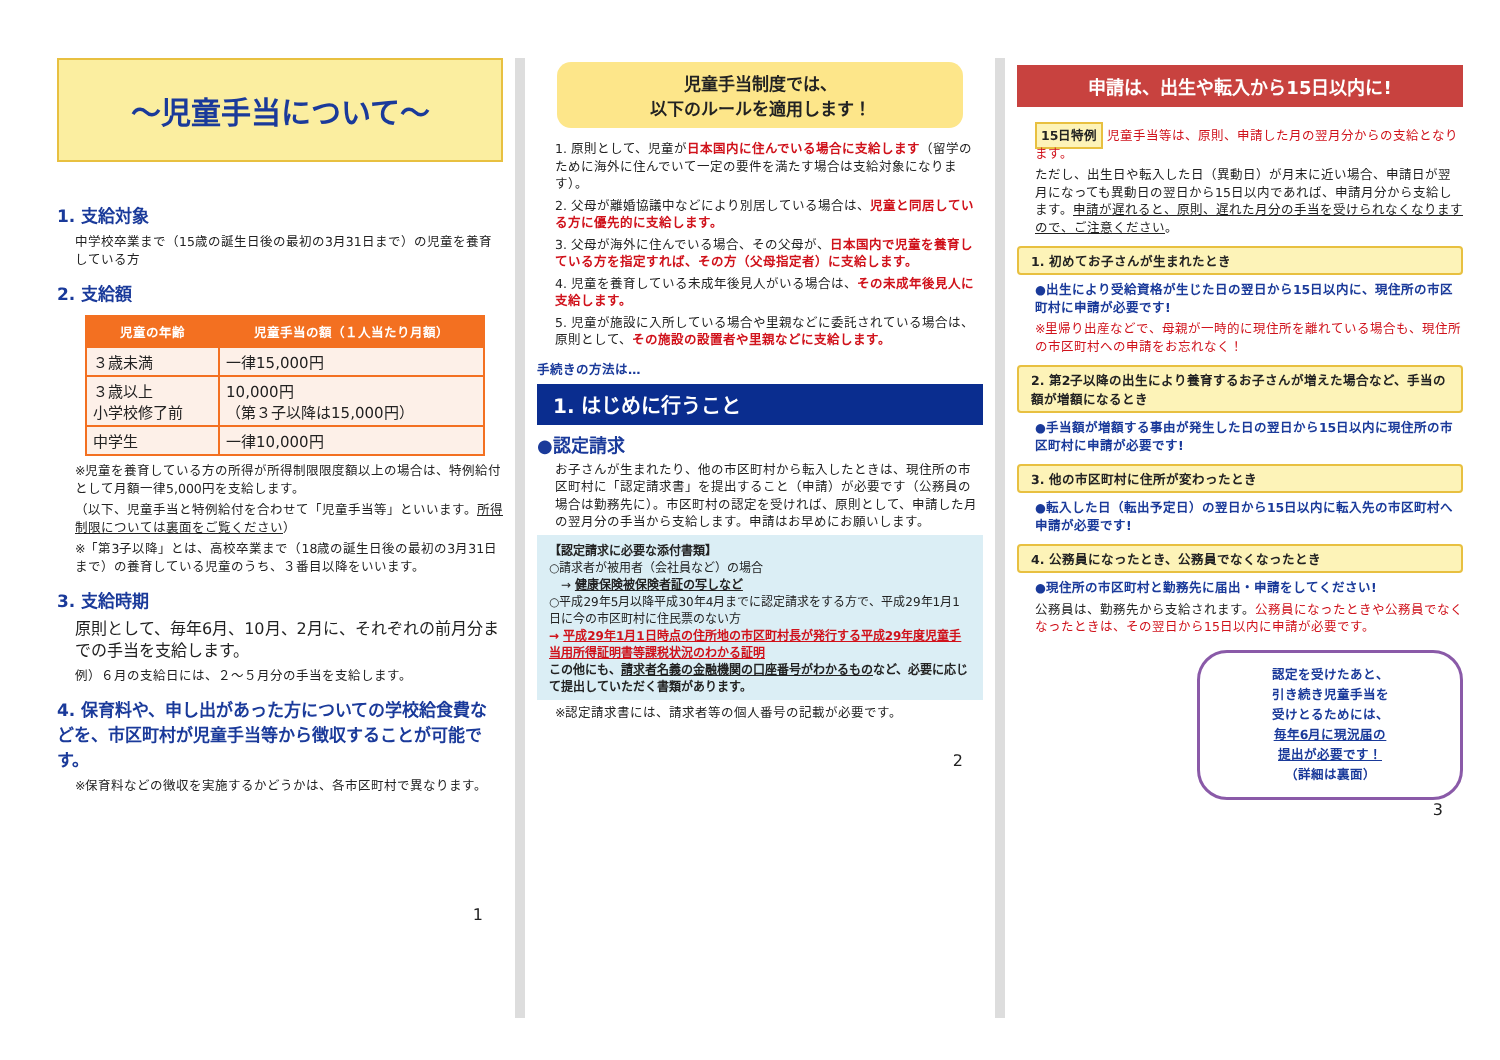～児童手当について～
1. 支給対象
中学校卒業まで（15歳の誕生日後の最初の3月31日まで）の児童を養育している方
2. 支給額
| 児童の年齢 | 児童手当の額（１人当たり月額） |
| --- | --- |
| ３歳未満 | 一律15,000円 |
| ３歳以上 小学校修了前 | 10,000円 （第３子以降は15,000円） |
| 中学生 | 一律10,000円 |
※児童を養育している方の所得が所得制限限度額以上の場合は、特例給付として月額一律5,000円を支給します。
（以下、児童手当と特例給付を合わせて「児童手当等」といいます。所得制限については裏面をご覧ください）
※「第3子以降」とは、高校卒業まで（18歳の誕生日後の最初の3月31日まで）の養育している児童のうち、３番目以降をいいます。
3. 支給時期
原則として、毎年6月、10月、2月に、それぞれの前月分までの手当を支給します。
例）６月の支給日には、２～５月分の手当を支給します。
4. 保育料や、申し出があった方についての学校給食費などを、市区町村が児童手当等から徴収することが可能です。
※保育料などの徴収を実施するかどうかは、各市区町村で異なります。
1
児童手当制度では、
以下のルールを適用します！
1. 原則として、児童が日本国内に住んでいる場合に支給します（留学のために海外に住んでいて一定の要件を満たす場合は支給対象になります）。
2. 父母が離婚協議中などにより別居している場合は、児童と同居している方に優先的に支給します。
3. 父母が海外に住んでいる場合、その父母が、日本国内で児童を養育している方を指定すれば、その方（父母指定者）に支給します。
4. 児童を養育している未成年後見人がいる場合は、その未成年後見人に支給します。
5. 児童が施設に入所している場合や里親などに委託されている場合は、原則として、その施設の設置者や里親などに支給します。
手続きの方法は…
1. はじめに行うこと
●認定請求
お子さんが生まれたり、他の市区町村から転入したときは、現住所の市区町村に「認定請求書」を提出すること（申請）が必要です（公務員の場合は勤務先に）。市区町村の認定を受ければ、原則として、申請した月の翌月分の手当から支給します。申請はお早めにお願いします。
【認定請求に必要な添付書類】
○請求者が被用者（会社員など）の場合
　→ 健康保険被保険者証の写しなど
○平成29年5月以降平成30年4月までに認定請求をする方で、平成29年1月1日に今の市区町村に住民票のない方
→ 平成29年1月1日時点の住所地の市区町村長が発行する平成29年度児童手当用所得証明書等課税状況のわかる証明
この他にも、請求者名義の金融機関の口座番号がわかるものなど、必要に応じて提出していただく書類があります。
※認定請求書には、請求者等の個人番号の記載が必要です。
2
申請は、出生や転入から15日以内に!
15日特例 児童手当等は、原則、申請した月の翌月分からの支給となります。
ただし、出生日や転入した日（異動日）が月末に近い場合、申請日が翌月になっても異動日の翌日から15日以内であれば、申請月分から支給します。申請が遅れると、原則、遅れた月分の手当を受けられなくなりますので、ご注意ください。
1. 初めてお子さんが生まれたとき
●出生により受給資格が生じた日の翌日から15日以内に、現住所の市区町村に申請が必要です!
※里帰り出産などで、母親が一時的に現住所を離れている場合も、現住所の市区町村への申請をお忘れなく！
2. 第2子以降の出生により養育するお子さんが増えた場合など、手当の額が増額になるとき
●手当額が増額する事由が発生した日の翌日から15日以内に現住所の市区町村に申請が必要です!
3. 他の市区町村に住所が変わったとき
●転入した日（転出予定日）の翌日から15日以内に転入先の市区町村へ申請が必要です!
4. 公務員になったとき、公務員でなくなったとき
●現住所の市区町村と勤務先に届出・申請をしてください!
公務員は、勤務先から支給されます。公務員になったときや公務員でなくなったときは、その翌日から15日以内に申請が必要です。
認定を受けたあと、
引き続き児童手当を
受けとるためには、
毎年6月に現況届の
提出が必要です！
（詳細は裏面）
3